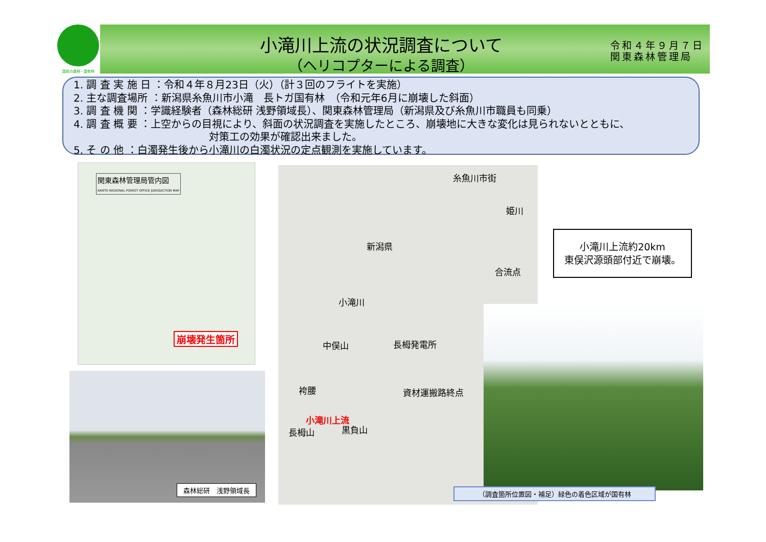国民の森林・国有林
小滝川上流の状況調査について
（ヘリコプターによる調査）
令和４年９月７日
関東森林管理局
1. 調 査 実 施 日 ：令和４年８月23日（火）（計３回のフライトを実施）
2. 主な調査場所 ：新潟県糸魚川市小滝　長トガ国有林　（令和元年6月に崩壊した斜面）
3. 調 査 機 関 ：学識経験者（森林総研 浅野領域長）、関東森林管理局（新潟県及び糸魚川市職員も同乗）
4. 調 査 概 要 ：上空からの目視により、斜面の状況調査を実施したところ、崩壊地に大きな変化は見られないとともに、
対策工の効果が確認出来ました。
5. そ の 他 ：白濁発生後から小滝川の白濁状況の定点観測を実施しています。
関東森林管理局管内図
KANTO REGIONAL FOREST OFFICE JURISDICTION MAP
崩壊発生箇所
森林総研　浅野領域長
糸魚川市街
姫川
新潟県
合流点
小滝川
中俣山 長栂発電所
袴腰 資材運搬路終点
小滝川上流
長栂山 黒負山
小滝川上流約20km
東俣沢源頭部付近で崩壊。
（調査箇所位置図・補足）緑色の着色区域が国有林